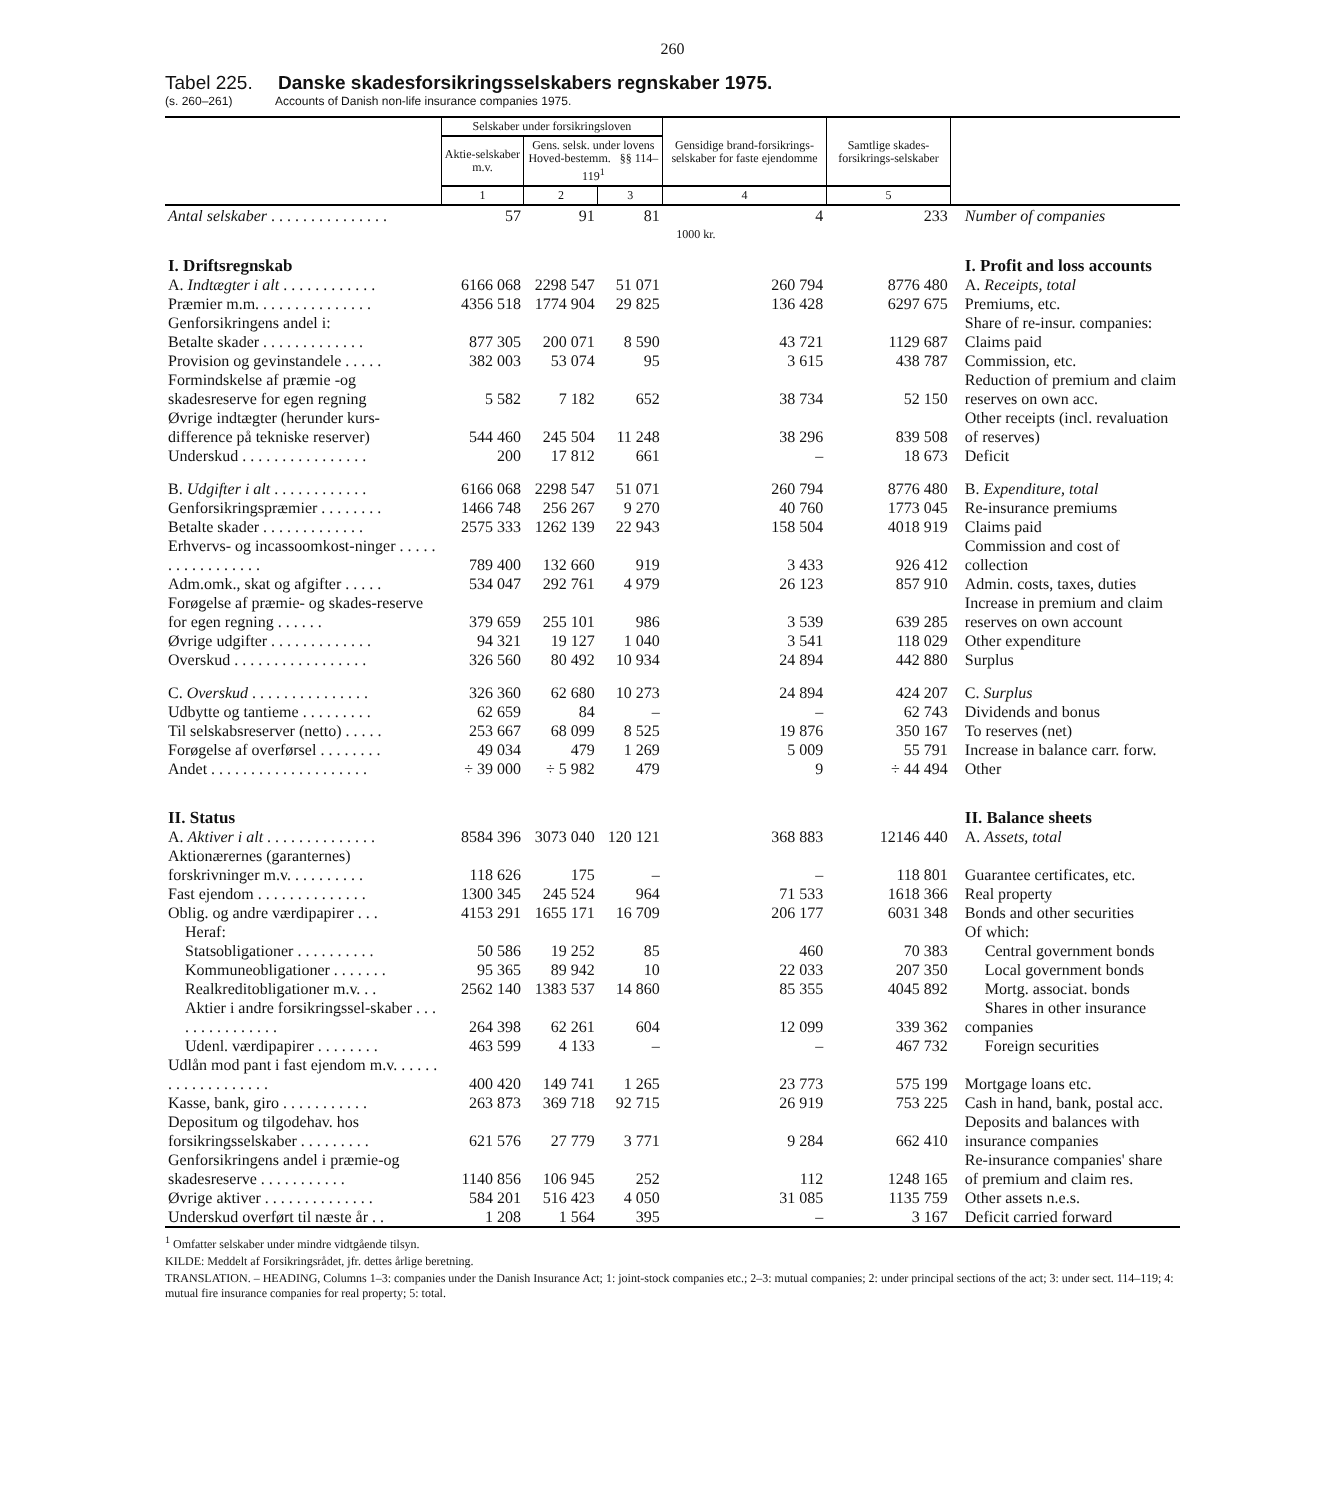260
Tabel 225. Danske skadesforsikringsselskabers regnskaber 1975.
(s. 260–261) Accounts of Danish non-life insurance companies 1975.
| | Selskaber under forsikringsloven | | | Gensidige brand-forsikrings-selskaber for faste ejendomme | Samtlige skades-forsikrings-selskaber | |
| --- | --- | --- | --- | --- | --- | --- |
| | Aktie-selskaber m.v. | Gens. selsk. under lovens Hoved-bestemm. §§ 114–119<sup>1</sup> | | | | |
| | 1 | 2 | 3 | 4 | 5 | |
| Antal selskaber . . . . . . . . . . . . . . . | 57 | 91 | 81 | 4 | 233 | Number of companies |
| | 1000 kr. | | | | | |
| I. Driftsregnskab | | | | | | I. Profit and loss accounts |
| A. Indtægter i alt . . . . . . . . . . . . | 6166 068 | 2298 547 | 51 071 | 260 794 | 8776 480 | A. Receipts, total |
| Præmier m.m. . . . . . . . . . . . . . . | 4356 518 | 1774 904 | 29 825 | 136 428 | 6297 675 | Premiums, etc. |
| Genforsikringens andel i: | | | | | | Share of re-insur. companies: |
| Betalte skader . . . . . . . . . . . . . | 877 305 | 200 071 | 8 590 | 43 721 | 1129 687 | Claims paid |
| Provision og gevinstandele . . . . . | 382 003 | 53 074 | 95 | 3 615 | 438 787 | Commission, etc. |
| Formindskelse af præmie -og skadesreserve for egen regning | 5 582 | 7 182 | 652 | 38 734 | 52 150 | Reduction of premium and claim reserves on own acc. |
| Øvrige indtægter (herunder kurs-difference på tekniske reserver) | 544 460 | 245 504 | 11 248 | 38 296 | 839 508 | Other receipts (incl. revaluation of reserves) |
| Underskud . . . . . . . . . . . . . . . . | 200 | 17 812 | 661 | – | 18 673 | Deficit |
| B. Udgifter i alt . . . . . . . . . . . . | 6166 068 | 2298 547 | 51 071 | 260 794 | 8776 480 | B. Expenditure, total |
| Genforsikringspræmier . . . . . . . . | 1466 748 | 256 267 | 9 270 | 40 760 | 1773 045 | Re-insurance premiums |
| Betalte skader . . . . . . . . . . . . . | 2575 333 | 1262 139 | 22 943 | 158 504 | 4018 919 | Claims paid |
| Erhvervs- og incassoomkost-ninger . . . . . . . . . . . . . . . . . | 789 400 | 132 660 | 919 | 3 433 | 926 412 | Commission and cost of collection |
| Adm.omk., skat og afgifter . . . . . | 534 047 | 292 761 | 4 979 | 26 123 | 857 910 | Admin. costs, taxes, duties |
| Forøgelse af præmie- og skades-reserve for egen regning . . . . . . | 379 659 | 255 101 | 986 | 3 539 | 639 285 | Increase in premium and claim reserves on own account |
| Øvrige udgifter . . . . . . . . . . . . . | 94 321 | 19 127 | 1 040 | 3 541 | 118 029 | Other expenditure |
| Overskud . . . . . . . . . . . . . . . . . | 326 560 | 80 492 | 10 934 | 24 894 | 442 880 | Surplus |
| C. Overskud . . . . . . . . . . . . . . . | 326 360 | 62 680 | 10 273 | 24 894 | 424 207 | C. Surplus |
| Udbytte og tantieme . . . . . . . . . | 62 659 | 84 | – | – | 62 743 | Dividends and bonus |
| Til selskabsreserver (netto) . . . . . | 253 667 | 68 099 | 8 525 | 19 876 | 350 167 | To reserves (net) |
| Forøgelse af overførsel . . . . . . . . | 49 034 | 479 | 1 269 | 5 009 | 55 791 | Increase in balance carr. forw. |
| Andet . . . . . . . . . . . . . . . . . . . . | ÷ 39 000 | ÷ 5 982 | 479 | 9 | ÷ 44 494 | Other |
| II. Status | | | | | | II. Balance sheets |
| A. Aktiver i alt . . . . . . . . . . . . . . | 8584 396 | 3073 040 | 120 121 | 368 883 | 12146 440 | A. Assets, total |
| Aktionærernes (garanternes) forskrivninger m.v. . . . . . . . . . | 118 626 | 175 | – | – | 118 801 | Guarantee certificates, etc. |
| Fast ejendom . . . . . . . . . . . . . . | 1300 345 | 245 524 | 964 | 71 533 | 1618 366 | Real property |
| Oblig. og andre værdipapirer . . . | 4153 291 | 1655 171 | 16 709 | 206 177 | 6031 348 | Bonds and other securities |
| Heraf: | | | | | | Of which: |
| Statsobligationer . . . . . . . . . . | 50 586 | 19 252 | 85 | 460 | 70 383 | Central government bonds |
| Kommuneobligationer . . . . . . . | 95 365 | 89 942 | 10 | 22 033 | 207 350 | Local government bonds |
| Realkreditobligationer m.v. . . | 2562 140 | 1383 537 | 14 860 | 85 355 | 4045 892 | Mortg. associat. bonds |
| Aktier i andre forsikringssel-skaber . . . . . . . . . . . . . . . | 264 398 | 62 261 | 604 | 12 099 | 339 362 | Shares in other insurance companies |
| Udenl. værdipapirer . . . . . . . . | 463 599 | 4 133 | – | – | 467 732 | Foreign securities |
| Udlån mod pant i fast ejendom m.v. . . . . . . . . . . . . . . . . . . | 400 420 | 149 741 | 1 265 | 23 773 | 575 199 | Mortgage loans etc. |
| Kasse, bank, giro . . . . . . . . . . . | 263 873 | 369 718 | 92 715 | 26 919 | 753 225 | Cash in hand, bank, postal acc. |
| Depositum og tilgodehav. hos forsikringsselskaber . . . . . . . . . | 621 576 | 27 779 | 3 771 | 9 284 | 662 410 | Deposits and balances with insurance companies |
| Genforsikringens andel i præmie-og skadesreserve . . . . . . . . . . . | 1140 856 | 106 945 | 252 | 112 | 1248 165 | Re-insurance companies' share of premium and claim res. |
| Øvrige aktiver . . . . . . . . . . . . . . | 584 201 | 516 423 | 4 050 | 31 085 | 1135 759 | Other assets n.e.s. |
| Underskud overført til næste år . . | 1 208 | 1 564 | 395 | – | 3 167 | Deficit carried forward |
<sup>1</sup> Omfatter selskaber under mindre vidtgående tilsyn.
KILDE: Meddelt af Forsikringsrådet, jfr. dettes årlige beretning.
TRANSLATION. – HEADING, Columns 1–3: companies under the Danish Insurance Act; 1: joint-stock companies etc.; 2–3: mutual companies; 2: under principal sections of the act; 3: under sect. 114–119; 4: mutual fire insurance companies for real property; 5: total.